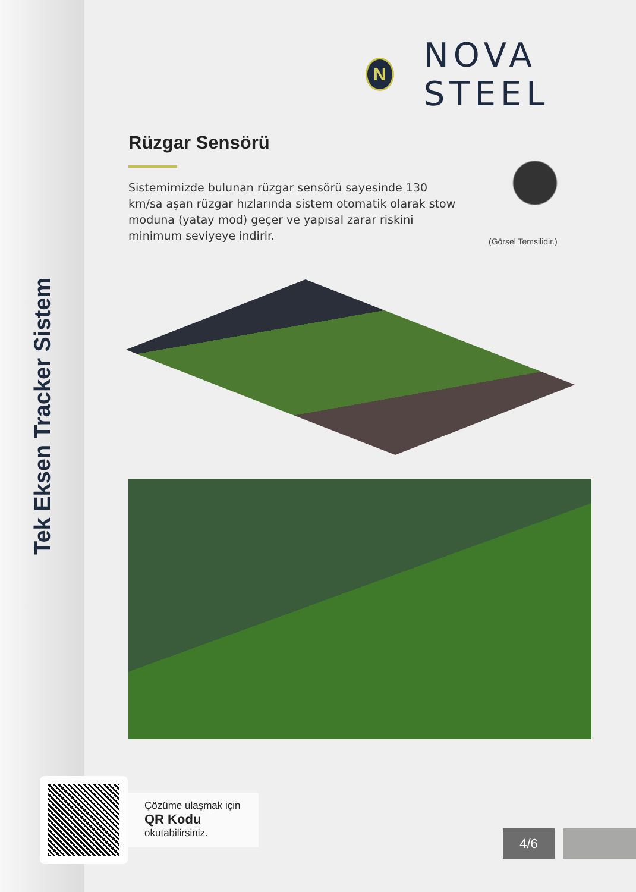Tek Eksen Tracker Sistem
N
NOVA STEEL
Rüzgar Sensörü
Sistemimizde bulunan rüzgar sensörü sayesinde 130 km/sa aşan rüzgar hızlarında sistem otomatik olarak stow moduna (yatay mod) geçer ve yapısal zarar riskini minimum seviyeye indirir.
(Görsel Temsilidir.)
Çözüme ulaşmak için
QR Kodu
okutabilirsiniz.
4/6